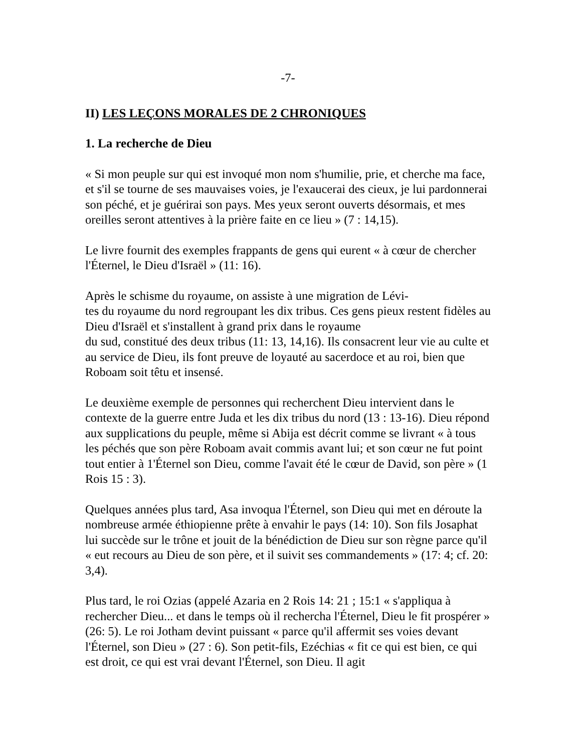-7-
II) LES LEÇONS MORALES DE 2 CHRONIQUES
1. La recherche de Dieu
« Si mon peuple sur qui est invoqué mon nom s'humilie, prie, et cherche ma face, et s'il se tourne de ses mauvaises voies, je l'exaucerai des cieux, je lui pardonnerai son péché, et je guérirai son pays. Mes yeux seront ouverts désormais, et mes oreilles seront attentives à la prière faite en ce lieu » (7 : 14,15).
Le livre fournit des exemples frappants de gens qui eurent « à cœur de chercher l'Éternel, le Dieu d'Israël » (11: 16).
Après le schisme du royaume, on assiste à une migration de Lévi-
tes du royaume du nord regroupant les dix tribus. Ces gens pieux restent fidèles au Dieu d'Israël et s'installent à grand prix dans le royaume
du sud, constitué des deux tribus (11: 13, 14,16). Ils consacrent leur vie au culte et au service de Dieu, ils font preuve de loyauté au sacerdoce et au roi, bien que Roboam soit têtu et insensé.
Le deuxième exemple de personnes qui recherchent Dieu intervient dans le contexte de la guerre entre Juda et les dix tribus du nord (13 : 13-16). Dieu répond aux supplications du peuple, même si Abija est décrit comme se livrant « à tous les péchés que son père Roboam avait commis avant lui; et son cœur ne fut point tout entier à 1'Éternel son Dieu, comme l'avait été le cœur de David, son père » (1 Rois 15 : 3).
Quelques années plus tard, Asa invoqua l'Éternel, son Dieu qui met en déroute la nombreuse armée éthiopienne prête à envahir le pays (14: 10). Son fils Josaphat lui succède sur le trône et jouit de la bénédiction de Dieu sur son règne parce qu'il « eut recours au Dieu de son père, et il suivit ses commandements » (17: 4; cf. 20: 3,4).
Plus tard, le roi Ozias (appelé Azaria en 2 Rois 14: 21 ; 15:1 « s'appliqua à rechercher Dieu... et dans le temps où il rechercha l'Éternel, Dieu le fit prospérer » (26: 5). Le roi Jotham devint puissant « parce qu'il affermit ses voies devant l'Éternel, son Dieu » (27 : 6). Son petit-fils, Ezéchias « fit ce qui est bien, ce qui est droit, ce qui est vrai devant l'Éternel, son Dieu. Il agit